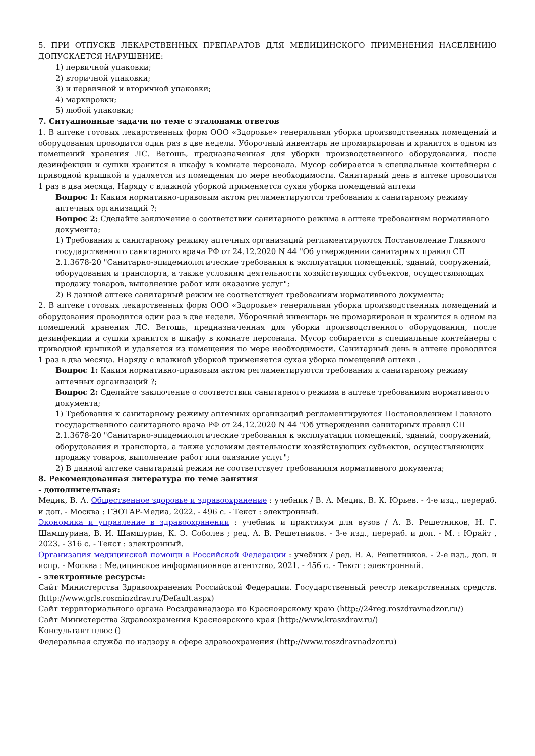5. ПРИ ОТПУСКЕ ЛЕКАРСТВЕННЫХ ПРЕПАРАТОВ ДЛЯ МЕДИЦИНСКОГО ПРИМЕНЕНИЯ НАСЕЛЕНИЮ ДОПУСКАЕТСЯ НАРУШЕНИЕ:
1) первичной упаковки;
2) вторичной упаковки;
3) и первичной и вторичной упаковки;
4) маркировки;
5) любой упаковки;
7. Ситуационные задачи по теме с эталонами ответов
1. В аптеке готовых лекарственных форм ООО «Здоровье» генеральная уборка производственных помещений и оборудования проводится один раз в две недели. Уборочный инвентарь не промаркирован и хранится в одном из помещений хранения ЛС. Ветошь, предназначенная для уборки производственного оборудования, после дезинфекции и сушки хранится в шкафу в комнате персонала. Мусор собирается в специальные контейнеры с приводной крышкой и удаляется из помещения по мере необходимости. Санитарный день в аптеке проводится 1 раз в два месяца. Наряду с влажной уборкой применяется сухая уборка помещений аптеки
Вопрос 1: Каким нормативно-правовым актом регламентируются требования к санитарному режиму аптечных организаций ?;
Вопрос 2: Сделайте заключение о соответствии санитарного режима в аптеке требованиям нормативного документа;
1) Требования к санитарному режиму аптечных организаций регламентируются Постановление Главного государственного санитарного врача РФ от 24.12.2020 N 44 "Об утверждении санитарных правил СП 2.1.3678-20 "Санитарно-эпидемиологические требования к эксплуатации помещений, зданий, сооружений, оборудования и транспорта, а также условиям деятельности хозяйствующих субъектов, осуществляющих продажу товаров, выполнение работ или оказание услуг";
2) В данной аптеке санитарный режим не соответствует требованиям нормативного документа;
2. В аптеке готовых лекарственных форм ООО «Здоровье» генеральная уборка производственных помещений и оборудования проводится один раз в две недели. Уборочный инвентарь не промаркирован и хранится в одном из помещений хранения ЛС. Ветошь, предназначенная для уборки производственного оборудования, после дезинфекции и сушки хранится в шкафу в комнате персонала. Мусор собирается в специальные контейнеры с приводной крышкой и удаляется из помещения по мере необходимости. Санитарный день в аптеке проводится 1 раз в два месяца. Наряду с влажной уборкой применяется сухая уборка помещений аптеки .
Вопрос 1: Каким нормативно-правовым актом регламентируются требования к санитарному режиму аптечных организаций ?;
Вопрос 2: Сделайте заключение о соответствии санитарного режима в аптеке требованиям нормативного документа;
1) Требования к санитарному режиму аптечных организаций регламентируются Постановлением Главного государственного санитарного врача РФ от 24.12.2020 N 44 "Об утверждении санитарных правил СП 2.1.3678-20 "Санитарно-эпидемиологические требования к эксплуатации помещений, зданий, сооружений, оборудования и транспорта, а также условиям деятельности хозяйствующих субъектов, осуществляющих продажу товаров, выполнение работ или оказание услуг";
2) В данной аптеке санитарный режим не соответствует требованиям нормативного документа;
8. Рекомендованная литература по теме занятия
- дополнительная:
Медик, В. А. Общественное здоровье и здравоохранение : учебник / В. А. Медик, В. К. Юрьев. - 4-е изд., перераб. и доп. - Москва : ГЭОТАР-Медиа, 2022. - 496 с. - Текст : электронный.
Экономика и управление в здравоохранении : учебник и практикум для вузов / А. В. Решетников, Н. Г. Шамшурина, В. И. Шамшурин, К. Э. Соболев ; ред. А. В. Решетников. - 3-е изд., перераб. и доп. - М. : Юрайт , 2023. - 316 с. - Текст : электронный.
Организация медицинской помощи в Российской Федерации : учебник / ред. В. А. Решетников. - 2-е изд., доп. и испр. - Москва : Медицинское информационное агентство, 2021. - 456 с. - Текст : электронный.
- электронные ресурсы:
Сайт Министерства Здравоохранения Российской Федерации. Государственный реестр лекарственных средств. (http://www.grls.rosminzdrav.ru/Default.aspx)
Сайт территориального органа Росздравнадзора по Красноярскому краю (http://24reg.roszdravnadzor.ru/)
Сайт Министерства Здравоохранения Красноярского края (http://www.kraszdrav.ru/)
Консультант плюс ()
Федеральная служба по надзору в сфере здравоохранения (http://www.roszdravnadzor.ru)